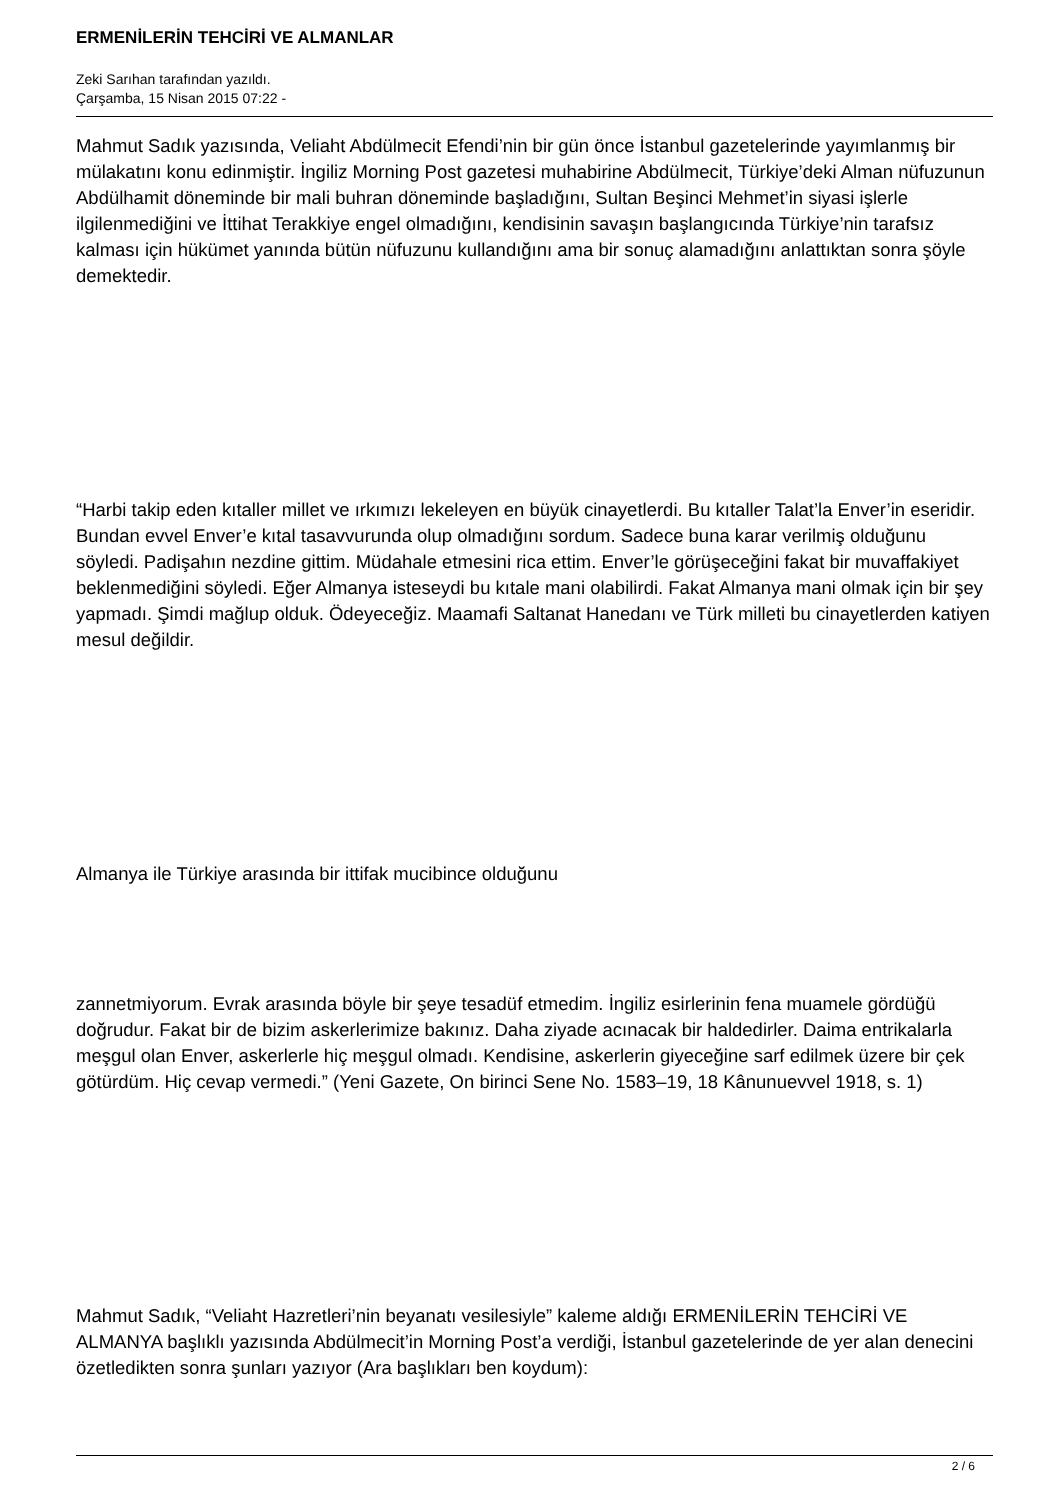ERMENİLERİN TEHCİRİ VE ALMANLAR
Zeki Sarıhan tarafından yazıldı.
Çarşamba, 15 Nisan 2015 07:22 -
Mahmut Sadık yazısında, Veliaht Abdülmecit Efendi’nin bir gün önce İstanbul gazetelerinde yayımlanmış bir mülakatını konu edinmiştir. İngiliz Morning Post gazetesi muhabirine Abdülmecit, Türkiye’deki Alman nüfuzunun Abdülhamit döneminde bir mali buhran döneminde başladığını, Sultan Beşinci Mehmet’in siyasi işlerle ilgilenmediğini ve İttihat Terakkiye engel olmadığını, kendisinin savaşın başlangıcında Türkiye’nin tarafsız kalması için hükümet yanında bütün nüfuzunu kullandığını ama bir sonuç alamadığını anlattıktan sonra şöyle demektedir.
“Harbi takip eden kıtaller millet ve ırkımızı lekeleyen en büyük cinayetlerdi. Bu kıtaller Talat’la Enver’in eseridir. Bundan evvel Enver’e kıtal tasavvurunda olup olmadığını sordum. Sadece buna karar verilmiş olduğunu söyledi. Padişahın nezdine gittim. Müdahale etmesini rica ettim. Enver’le görüşeceğini fakat bir muvaffakiyet beklenmediğini söyledi. Eğer Almanya isteseydi bu kıtale mani olabilirdi. Fakat Almanya mani olmak için bir şey yapmadı. Şimdi mağlup olduk. Ödeyeceğiz. Maamafi Saltanat Hanedanı ve Türk milleti bu cinayetlerden katiyen mesul değildir.
Almanya ile Türkiye arasında bir ittifak mucibince olduğunu
zannetmiyorum. Evrak arasında böyle bir şeye tesadüf etmedim. İngiliz esirlerinin fena muamele gördüğü doğrudur. Fakat bir de bizim askerlerimize bakınız. Daha ziyade acınacak bir haldedirler. Daima entrikalarla meşgul olan Enver, askerlerle hiç meşgul olmadı. Kendisine, askerlerin giyeceğine sarf edilmek üzere bir çek götürdüm. Hiç cevap vermedi.” (Yeni Gazete, On birinci Sene No. 1583–19, 18 Kânunuevvel 1918, s. 1)
Mahmut Sadık, “Veliaht Hazretleri’nin beyanatı vesilesiyle” kaleme aldığı ERMENİLERİN TEHCİRİ VE ALMANYA başlıklı yazısında Abdülmecit’in Morning Post’a verdiği, İstanbul gazetelerinde de yer alan denecini özetledikten sonra şunları yazıyor (Ara başlıkları ben koydum):
2 / 6